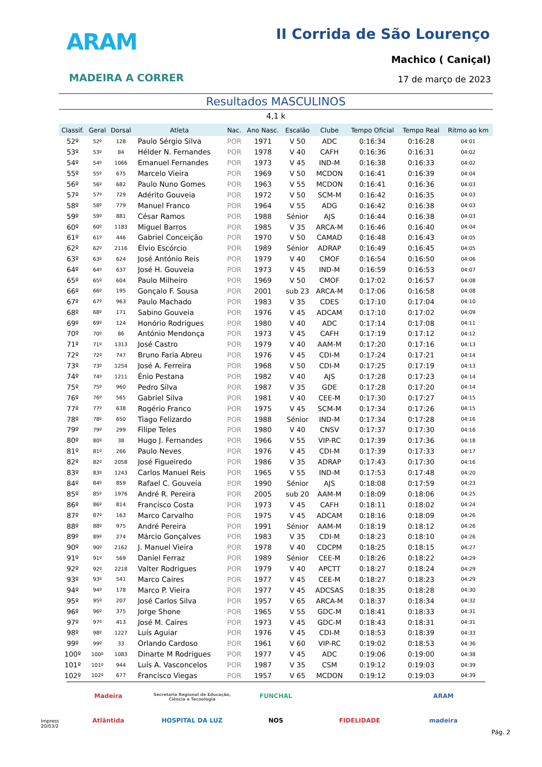ARAM
MADEIRA A CORRER
II Corrida de São Lourenço
Machico ( Caniçal)
17 de março de 2023
Resultados MASCULINOS
4,1 k
| Classif. | Geral | Dorsal | Atleta | Nac. | Ano Nasc. | Escalão | Clube | Tempo Oficial | Tempo Real | Ritmo ao km |
| --- | --- | --- | --- | --- | --- | --- | --- | --- | --- | --- |
| 52º | 52º | 128 | Paulo Sérgio Silva | POR | 1971 | V 50 | ADC | 0:16:34 | 0:16:28 | 04:01 |
| 53º | 53º | 84 | Hélder N. Fernandes | POR | 1978 | V 40 | CAFH | 0:16:36 | 0:16:31 | 04:02 |
| 54º | 54º | 1066 | Emanuel Fernandes | POR | 1973 | V 45 | IND-M | 0:16:38 | 0:16:33 | 04:02 |
| 55º | 55º | 675 | Marcelo Vieira | POR | 1969 | V 50 | MCDON | 0:16:41 | 0:16:39 | 04:04 |
| 56º | 56º | 682 | Paulo Nuno Gomes | POR | 1963 | V 55 | MCDON | 0:16:41 | 0:16:36 | 04:03 |
| 57º | 57º | 729 | Adérito Gouveia | POR | 1972 | V 50 | SCM-M | 0:16:42 | 0:16:35 | 04:03 |
| 58º | 58º | 779 | Manuel Franco | POR | 1964 | V 55 | ADG | 0:16:42 | 0:16:38 | 04:03 |
| 59º | 59º | 881 | César Ramos | POR | 1988 | Sénior | AJS | 0:16:44 | 0:16:38 | 04:03 |
| 60º | 60º | 1183 | Miguel Barros | POR | 1985 | V 35 | ARCA-M | 0:16:46 | 0:16:40 | 04:04 |
| 61º | 61º | 446 | Gabriel Conceição | POR | 1970 | V 50 | CAMAD | 0:16:48 | 0:16:43 | 04:05 |
| 62º | 62º | 2116 | Élvio Escórcio | POR | 1989 | Sénior | ADRAP | 0:16:49 | 0:16:45 | 04:05 |
| 63º | 63º | 624 | José António Reis | POR | 1979 | V 40 | CMOF | 0:16:54 | 0:16:50 | 04:06 |
| 64º | 64º | 637 | José H. Gouveia | POR | 1973 | V 45 | IND-M | 0:16:59 | 0:16:53 | 04:07 |
| 65º | 65º | 604 | Paulo Milheiro | POR | 1969 | V 50 | CMOF | 0:17:02 | 0:16:57 | 04:08 |
| 66º | 66º | 195 | Gonçalo F. Sousa | POR | 2001 | sub 23 | ARCA-M | 0:17:06 | 0:16:58 | 04:08 |
| 67º | 67º | 963 | Paulo Machado | POR | 1983 | V 35 | CDES | 0:17:10 | 0:17:04 | 04:10 |
| 68º | 68º | 171 | Sabino Gouveia | POR | 1976 | V 45 | ADCAM | 0:17:10 | 0:17:02 | 04:09 |
| 69º | 69º | 124 | Honório Rodrigues | POR | 1980 | V 40 | ADC | 0:17:14 | 0:17:08 | 04:11 |
| 70º | 70º | 86 | António Mendonça | POR | 1973 | V 45 | CAFH | 0:17:19 | 0:17:12 | 04:12 |
| 71º | 71º | 1313 | José Castro | POR | 1979 | V 40 | AAM-M | 0:17:20 | 0:17:16 | 04:13 |
| 72º | 72º | 747 | Bruno Faria Abreu | POR | 1976 | V 45 | CDI-M | 0:17:24 | 0:17:21 | 04:14 |
| 73º | 73º | 1254 | José A. Ferreira | POR | 1968 | V 50 | CDI-M | 0:17:25 | 0:17:19 | 04:13 |
| 74º | 74º | 1211 | Énio Pestana | POR | 1982 | V 40 | AJS | 0:17:28 | 0:17:23 | 04:14 |
| 75º | 75º | 960 | Pedro Silva | POR | 1987 | V 35 | GDE | 0:17:28 | 0:17:20 | 04:14 |
| 76º | 76º | 565 | Gabriel Silva | POR | 1981 | V 40 | CEE-M | 0:17:30 | 0:17:27 | 04:15 |
| 77º | 77º | 638 | Rogério Franco | POR | 1975 | V 45 | SCM-M | 0:17:34 | 0:17:26 | 04:15 |
| 78º | 78º | 650 | Tiago Felizardo | POR | 1988 | Sénior | IND-M | 0:17:34 | 0:17:28 | 04:16 |
| 79º | 79º | 299 | Filipe Teles | POR | 1980 | V 40 | CNSV | 0:17:37 | 0:17:30 | 04:16 |
| 80º | 80º | 38 | Hugo J. Fernandes | POR | 1966 | V 55 | VIP-RC | 0:17:39 | 0:17:36 | 04:18 |
| 81º | 81º | 266 | Paulo Neves | POR | 1976 | V 45 | CDI-M | 0:17:39 | 0:17:33 | 04:17 |
| 82º | 82º | 2058 | José Figueiredo | POR | 1986 | V 35 | ADRAP | 0:17:43 | 0:17:30 | 04:16 |
| 83º | 83º | 1243 | Carlos Manuel Reis | POR | 1965 | V 55 | IND-M | 0:17:53 | 0:17:48 | 04:20 |
| 84º | 84º | 859 | Rafael C. Gouveia | POR | 1990 | Sénior | AJS | 0:18:08 | 0:17:59 | 04:23 |
| 85º | 85º | 1976 | André R. Pereira | POR | 2005 | sub 20 | AAM-M | 0:18:09 | 0:18:06 | 04:25 |
| 86º | 86º | 814 | Francisco Costa | POR | 1973 | V 45 | CAFH | 0:18:11 | 0:18:02 | 04:24 |
| 87º | 87º | 163 | Marco Carvalho | POR | 1975 | V 45 | ADCAM | 0:18:16 | 0:18:09 | 04:26 |
| 88º | 88º | 975 | André Pereira | POR | 1991 | Sénior | AAM-M | 0:18:19 | 0:18:12 | 04:26 |
| 89º | 89º | 274 | Márcio Gonçalves | POR | 1983 | V 35 | CDI-M | 0:18:23 | 0:18:10 | 04:26 |
| 90º | 90º | 2162 | J. Manuel Vieira | POR | 1978 | V 40 | CDCPM | 0:18:25 | 0:18:15 | 04:27 |
| 91º | 91º | 569 | Daniel Ferraz | POR | 1989 | Sénior | CEE-M | 0:18:26 | 0:18:22 | 04:29 |
| 92º | 92º | 2218 | Valter Rodrigues | POR | 1979 | V 40 | APCTT | 0:18:27 | 0:18:24 | 04:29 |
| 93º | 93º | 541 | Marco Caires | POR | 1977 | V 45 | CEE-M | 0:18:27 | 0:18:23 | 04:29 |
| 94º | 94º | 178 | Marco P. Vieira | POR | 1977 | V 45 | ADCSAS | 0:18:35 | 0:18:28 | 04:30 |
| 95º | 95º | 207 | José Carlos Silva | POR | 1957 | V 65 | ARCA-M | 0:18:37 | 0:18:34 | 04:32 |
| 96º | 96º | 375 | Jorge Shone | POR | 1965 | V 55 | GDC-M | 0:18:41 | 0:18:33 | 04:31 |
| 97º | 97º | 413 | José M. Caires | POR | 1973 | V 45 | GDC-M | 0:18:43 | 0:18:31 | 04:31 |
| 98º | 98º | 1227 | Luís Aguiar | POR | 1976 | V 45 | CDI-M | 0:18:53 | 0:18:39 | 04:33 |
| 99º | 99º | 33 | Orlando Cardoso | POR | 1961 | V 60 | VIP-RC | 0:19:02 | 0:18:53 | 04:36 |
| 100º | 100º | 1083 | Dinarte M Rodrigues | POR | 1977 | V 45 | ADC | 0:19:06 | 0:19:00 | 04:38 |
| 101º | 101º | 944 | Luís A. Vasconcelos | POR | 1987 | V 35 | CSM | 0:19:12 | 0:19:03 | 04:39 |
| 102º | 102º | 677 | Francisco Viegas | POR | 1957 | V 65 | MCDON | 0:19:12 | 0:19:03 | 04:39 |
Madeira
Secretaria Regional de Educação, Ciência e Tecnologia
FUNCHAL
ARAM
Atlântida
HOSPITAL DA LUZ
NOS
FIDELIDADE
madeira
Impress
20/03/2
Pág. 2